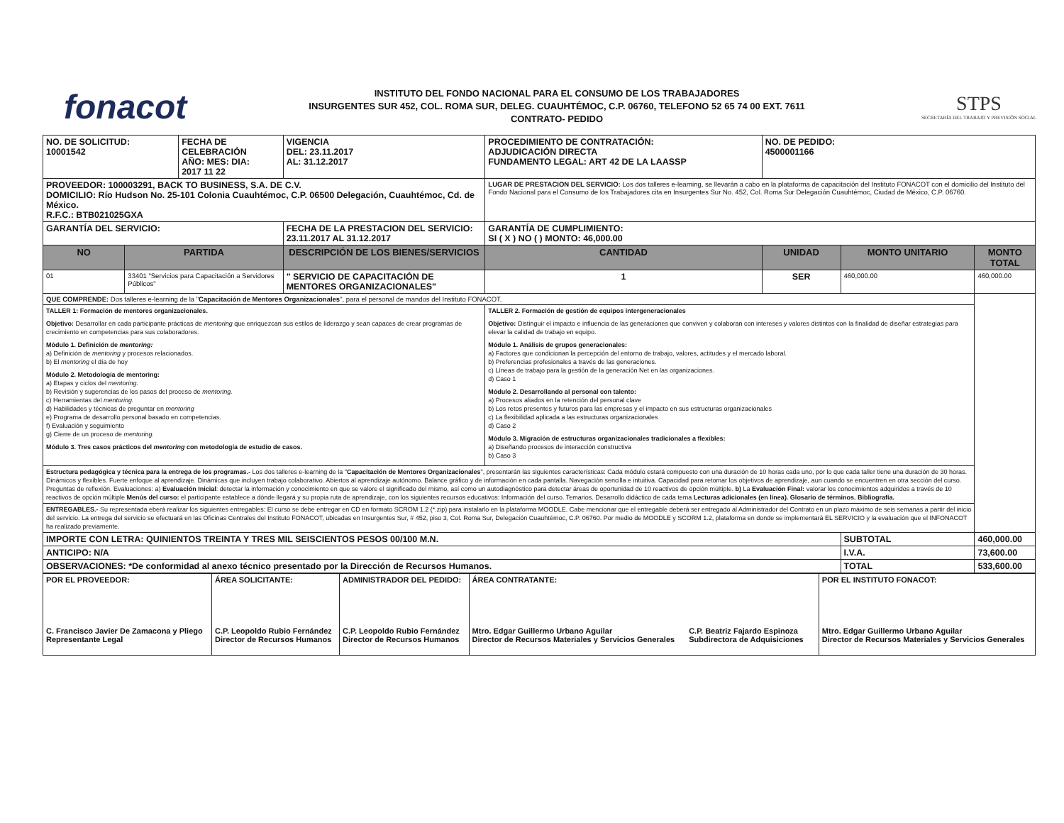fonacot
INSTITUTO DEL FONDO NACIONAL PARA EL CONSUMO DE LOS TRABAJADORES
INSURGENTES SUR 452, COL. ROMA SUR, DELEG. CUAUHTÉMOC, C.P. 06760, TELEFONO 52 65 74 00 EXT. 7611
CONTRATO- PEDIDO
STPS
SECRETARÍA DEL TRABAJO Y PREVISIÓN SOCIAL
| NO. DE SOLICITUD: 10001542 | | FECHA DE CELEBRACIÓN AÑO: MES: DIA: 2017 11 22 | | VIGENCIA DEL: 23.11.2017 AL: 31.12.2017 | PROCEDIMIENTO DE CONTRATACIÓN: ADJUDICACIÓN DIRECTA FUNDAMENTO LEGAL: ART 42 DE LA LAASSP | | | NO. DE PEDIDO: 4500001166 | | |
| PROVEEDOR: 100003291, BACK TO BUSINESS, S.A. DE C.V. DOMICILIO: Río Hudson No. 25-101 Colonia Cuauhtémoc, C.P. 06500 Delegación, Cuauhtémoc, Cd. de México. R.F.C.: BTB021025GXA | | | | | | LUGAR DE PRESTACION DEL SERVICIO: Los dos talleres e-learning, se llevarán a cabo en la plataforma de capacitación del Instituto FONACOT con el domicilio del Instituto del Fondo Nacional para el Consumo de los Trabajadores cita en Insurgentes Sur No. 452, Col. Roma Sur Delegación Cuauhtémoc, Ciudad de México, C.P. 06760. | | | | |
| GARANTÍA DEL SERVICIO: | | | | FECHA DE LA PRESTACION DEL SERVICIO: 23.11.2017 AL 31.12.2017 | | GARANTÍA DE CUMPLIMIENTO: SI ( X ) NO ( ) MONTO: 46,000.00 | | | | |
| NO | PARTIDA | | DESCRIPCIÓN DE LOS BIENES/SERVICIOS | | | | CANTIDAD | UNIDAD | MONTO UNITARIO | MONTO TOTAL |
| 01 | 33401 "Servicios para Capacitación a Servidores Públicos" | | " SERVICIO DE CAPACITACIÓN DE MENTORES ORGANIZACIONALES" | | | | 1 | SER | 460,000.00 | 460,000.00 |
| QUE COMPRENDE: Dos talleres e-learning de la " Capacitación de Mentores Organizacionales ", para el personal de mandos del Instituto FONACOT. | | | | | | | | | | |
| TALLER 1: Formación de mentores organizacionales. Objetivo: Desarrollar en cada participante prácticas de mentoring que enriquezcan sus estilos de liderazgo y sean capaces de crear programas de crecimiento en competencias para sus colaboradores. Módulo 1. Definición de mentoring: a) Definición de mentoring y procesos relacionados. b) El mentoring el día de hoy Módulo 2. Metodología de mentoring: a) Etapas y ciclos del mentoring. b) Revisión y sugerencias de los pasos del proceso de mentoring. c) Herramientas del mentoring. d) Habilidades y técnicas de preguntar en mentoring e) Programa de desarrollo personal basado en competencias. f) Evaluación y seguimiento g) Cierre de un proceso de mentoring. Módulo 3. Tres casos prácticos del mentoring con metodología de estudio de casos. | | | | | TALLER 2. Formación de gestión de equipos intergeneracionales Objetivo: Distinguir el impacto e influencia de las generaciones que conviven y colaboran con intereses y valores distintos con la finalidad de diseñar estrategias para elevar la calidad de trabajo en equipo. Módulo 1. Análisis de grupos generacionales: a) Factores que condicionan la percepción del entorno de trabajo, valores, actitudes y el mercado laboral. b) Preferencias profesionales a través de las generaciones. c) Líneas de trabajo para la gestión de la generación Net en las organizaciones. d) Caso 1 Módulo 2. Desarrollando al personal con talento: a) Procesos aliados en la retención del personal clave b) Los retos presentes y futuros para las empresas y el impacto en sus estructuras organizacionales c) La flexibilidad aplicada a las estructuras organizacionales d) Caso 2 Módulo 3. Migración de estructuras organizacionales tradicionales a flexibles: a) Diseñando procesos de interacción constructiva b) Caso 3 | | | | | |
| Estructura pedagógica y técnica para la entrega de los programas.- Los dos talleres e-learning de la " Capacitación de Mentores Organizacionales ", presentarán las siguientes características: Cada módulo estará compuesto con una duración de 10 horas cada uno, por lo que cada taller tiene una duración de 30 horas. Dinámicos y flexibles. Fuerte enfoque al aprendizaje. Dinámicas que incluyen trabajo colaborativo. Abiertos al aprendizaje autónomo. Balance gráfico y de información en cada pantalla. Navegación sencilla e intuitiva. Capacidad para retomar los objetivos de aprendizaje, aun cuando se encuentren en otra sección del curso. Preguntas de reflexión. Evaluaciones: a) Evaluación Inicial : detectar la información y conocimiento en que se valore el significado del mismo, así como un autodiagnóstico para detectar áreas de oportunidad de 10 reactivos de opción múltiple. b) La Evaluación Final: valorar los conocimientos adquiridos a través de 10 reactivos de opción múltiple Menús del curso: el participante establece a dónde llegará y su propia ruta de aprendizaje, con los siguientes recursos educativos: Información del curso. Temarios. Desarrollo didáctico de cada tema Lecturas adicionales (en línea). Glosario de términos. Bibliografía. | | | | | | | | | | |
| ENTREGABLES.- Su representada eberá realizar los siguientes entregables: El curso se debe entregar en CD en formato SCROM 1.2 (*.zip) para instalarlo en la plataforma MOODLE. Cabe mencionar que el entregable deberá ser entregado al Administrador del Contrato en un plazo máximo de seis semanas a partir del inicio del servicio. La entrega del servicio se efectuará en las Oficinas Centrales del Instituto FONACOT, ubicadas en Insurgentes Sur, # 452, piso 3, Col. Roma Sur, Delegación Cuauhtémoc, C.P. 06760. Por medio de MOODLE y SCORM 1.2, plataforma en donde se implementará EL SERVICIO y la evaluación que el INFONACOT ha realizado previamente. | | | | | | | | | | |
| IMPORTE CON LETRA: QUINIENTOS TREINTA Y TRES MIL SEISCIENTOS PESOS 00/100 M.N. | | | | | | | | | SUBTOTAL | 460,000.00 |
| ANTICIPO: N/A | | | | | | | | | I.V.A. | 73,600.00 |
| OBSERVACIONES: *De conformidad al anexo técnico presentado por la Dirección de Recursos Humanos. | | | | | | | | | TOTAL | 533,600.00 |
| POR EL PROVEEDOR: C. Francisco Javier De Zamacona y Pliego Representante Legal | ÁREA SOLICITANTE: C.P. Leopoldo Rubio Fernández Director de Recursos Humanos | ADMINISTRADOR DEL PEDIDO: C.P. Leopoldo Rubio Fernández Director de Recursos Humanos | ÁREA CONTRATANTE: Mtro. Edgar Guillermo Urbano Aguilar Director de Recursos Materiales y Servicios Generales C.P. Beatriz Fajardo Espinoza Subdirectora de Adquisiciones | POR EL INSTITUTO FONACOT: Mtro. Edgar Guillermo Urbano Aguilar Director de Recursos Materiales y Servicios Generales |